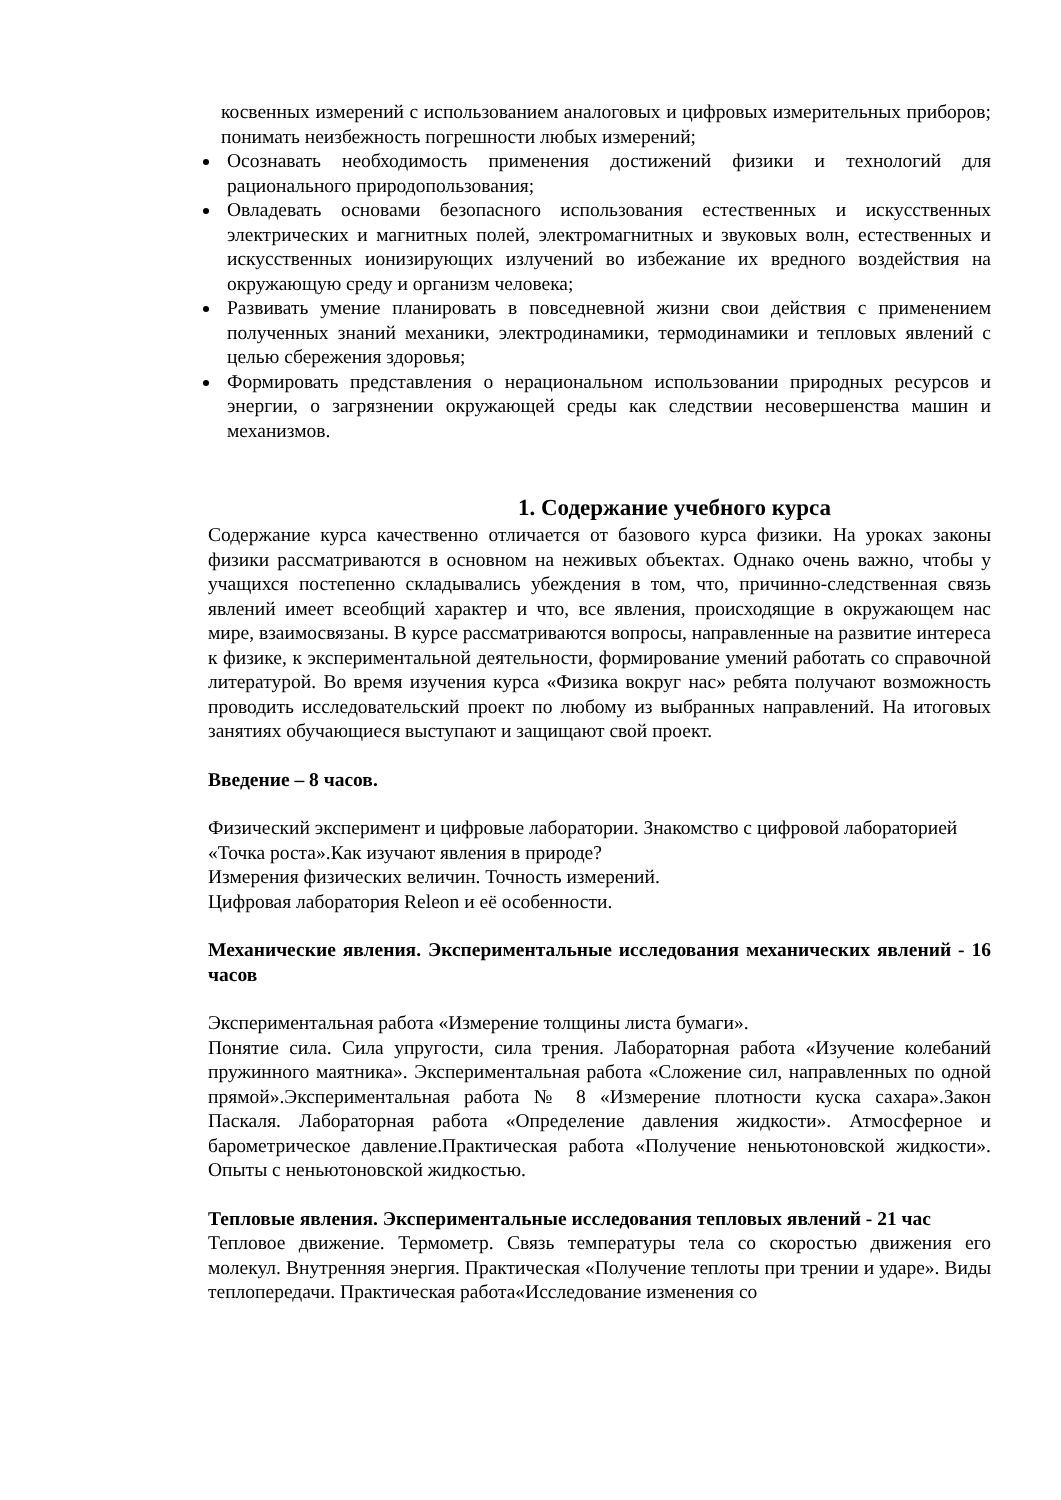косвенных измерений с использованием аналоговых и цифровых измерительных приборов; понимать неизбежность погрешности любых измерений;
Осознавать необходимость применения достижений физики и технологий для рационального природопользования;
Овладевать основами безопасного использования естественных и искусственных электрических и магнитных полей, электромагнитных и звуковых волн, естественных и искусственных ионизирующих излучений во избежание их вредного воздействия на окружающую среду и организм человека;
Развивать умение планировать в повседневной жизни свои действия с применением полученных знаний механики, электродинамики, термодинамики и тепловых явлений с целью сбережения здоровья;
Формировать представления о нерациональном использовании природных ресурсов и энергии, о загрязнении окружающей среды как следствии несовершенства машин и механизмов.
1. Содержание учебного курса
Содержание курса качественно отличается от базового курса физики. На уроках законы физики рассматриваются в основном на неживых объектах. Однако очень важно, чтобы у учащихся постепенно складывались убеждения в том, что, причинно-следственная связь явлений имеет всеобщий характер и что, все явления, происходящие в окружающем нас мире, взаимосвязаны. В курсе рассматриваются вопросы, направленные на развитие интереса к физике, к экспериментальной деятельности, формирование умений работать со справочной литературой. Во время изучения курса «Физика вокруг нас» ребята получают возможность проводить исследовательский проект по любому из выбранных направлений. На итоговых занятиях обучающиеся выступают и защищают свой проект.
Введение – 8 часов.
Физический эксперимент и цифровые лаборатории. Знакомство с цифровой лабораторией «Точка роста».Как изучают явления в природе?
Измерения физических величин. Точность измерений.
Цифровая лаборатория Releon и её особенности.
Механические явления. Экспериментальные исследования механических явлений - 16 часов
Экспериментальная работа «Измерение толщины листа бумаги».
Понятие сила. Сила упругости, сила трения. Лабораторная работа «Изучение колебаний пружинного маятника». Экспериментальная работа «Сложение сил, направленных по одной прямой».Экспериментальная работа № 8 «Измерение плотности куска сахара».Закон Паскаля. Лабораторная работа «Определение давления жидкости». Атмосферное и барометрическое давление.Практическая работа «Получение неньютоновской жидкости». Опыты с неньютоновской жидкостью.
Тепловые явления. Экспериментальные исследования тепловых явлений - 21 час
Тепловое движение. Термометр. Связь температуры тела со скоростью движения его молекул. Внутренняя энергия. Практическая «Получение теплоты при трении и ударе». Виды теплопередачи. Практическая работа«Исследование изменения со